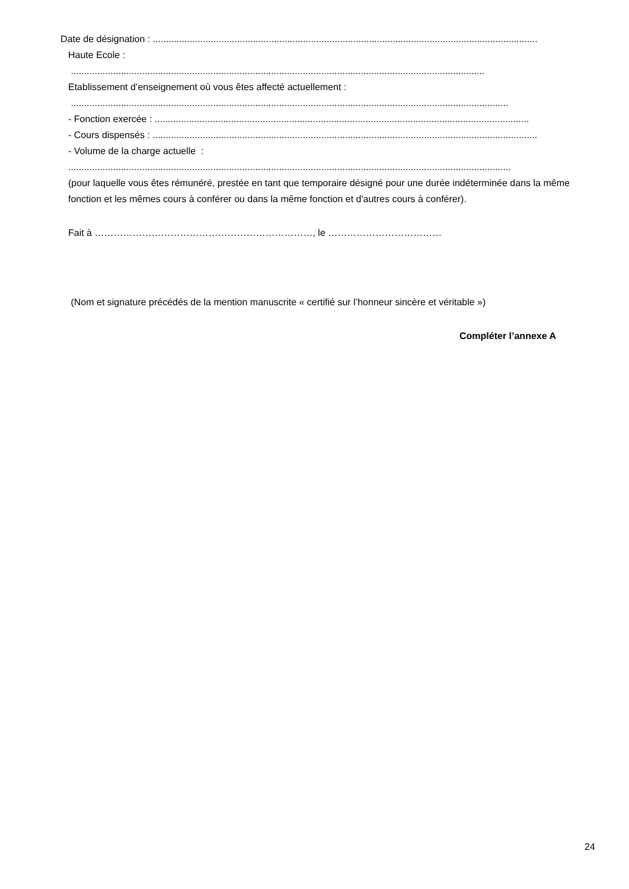Date de désignation : ..................................................................................................................................................
Haute Ecole :
.............................................................................................................................................................
Etablissement d’enseignement où vous êtes affecté actuellement :
......................................................................................................................................................................
- Fonction exercée : ..............................................................................................................................................
- Cours dispensés : ..................................................................................................................................................
- Volume de la charge actuelle :
........................................................................................................................................................................
(pour laquelle vous êtes rémunéré, prestée en tant que temporaire désigné pour une durée indéterminée dans la même fonction et les mêmes cours à conférer ou dans la même fonction et d'autres cours à conférer).
Fait à ……………………………………………………………, le ………………………………
(Nom et signature précédés de la mention manuscrite « certifié sur l’honneur sincère et véritable »)
Compléter l’annexe A
24